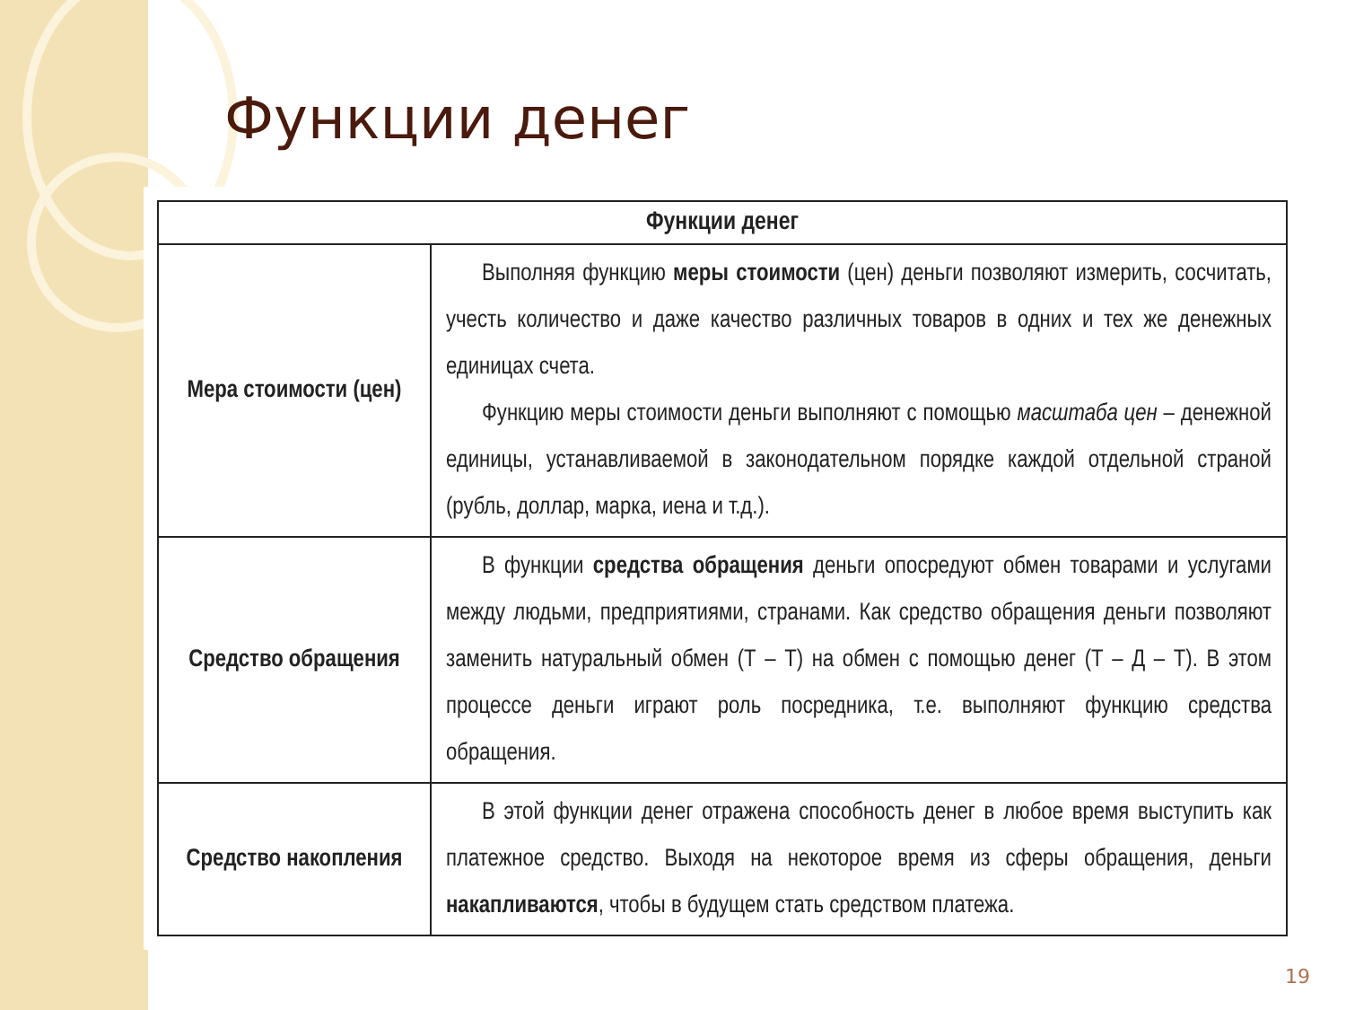Функции денег
| Функции денег | |
| --- | --- |
| Мера стоимости (цен) | Выполняя функцию меры стоимости (цен) деньги позволяют измерить, сосчитать, учесть количество и даже качество различных товаров в одних и тех же денежных единицах счета. Функцию меры стоимости деньги выполняют с помощью масштаба цен – денежной единицы, устанавливаемой в законодательном порядке каждой отдельной страной (рубль, доллар, марка, иена и т.д.). |
| Средство обращения | В функции средства обращения деньги опосредуют обмен товарами и услугами между людьми, предприятиями, странами. Как средство обращения деньги позволяют заменить натуральный обмен (Т – Т) на обмен с помощью денег (Т – Д – Т). В этом процессе деньги играют роль посредника, т.е. выполняют функцию средства обращения. |
| Средство накопления | В этой функции денег отражена способность денег в любое время выступить как платежное средство. Выходя на некоторое время из сферы обращения, деньги накапливаются , чтобы в будущем стать средством платежа. |
19